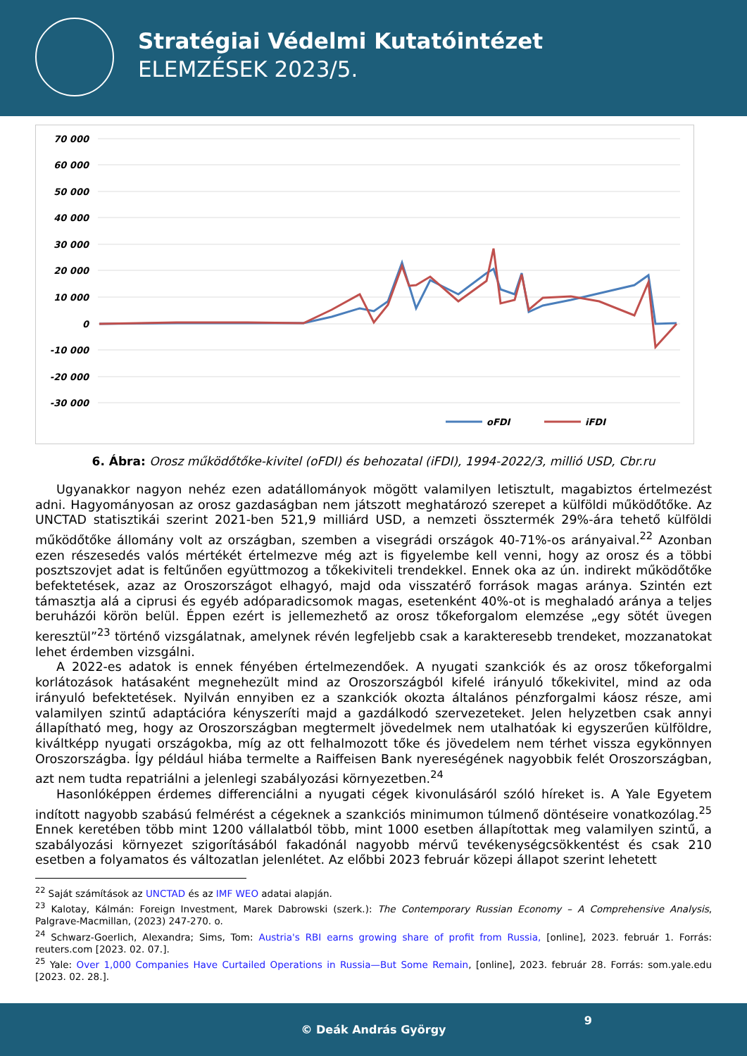Stratégiai Védelmi Kutatóintézet
ELEMZÉSEK 2023/5.
70 000
60 000
50 000
40 000
30 000
20 000
10 000
0
-10 000
-20 000
-30 000
oFDI
iFDI
6. Ábra: Orosz működőtőke-kivitel (oFDI) és behozatal (iFDI), 1994-2022/3, millió USD, Cbr.ru
Ugyanakkor nagyon nehéz ezen adatállományok mögött valamilyen letisztult, magabiztos értelmezést adni. Hagyományosan az orosz gazdaságban nem játszott meghatározó szerepet a külföldi működőtőke. Az UNCTAD statisztikái szerint 2021-ben 521,9 milliárd USD, a nemzeti össztermék 29%-ára tehető külföldi működőtőke állomány volt az országban, szemben a visegrádi országok 40-71%-os arányaival.<sup>22</sup> Azonban ezen részesedés valós mértékét értelmezve még azt is figyelembe kell venni, hogy az orosz és a többi posztszovjet adat is feltűnően együttmozog a tőkekiviteli trendekkel. Ennek oka az ún. indirekt működőtőke befektetések, azaz az Oroszországot elhagyó, majd oda visszatérő források magas aránya. Szintén ezt támasztja alá a ciprusi és egyéb adóparadicsomok magas, esetenként 40%-ot is meghaladó aránya a teljes beruházói körön belül. Éppen ezért is jellemezhető az orosz tőkeforgalom elemzése „egy sötét üvegen keresztül”<sup>23</sup> történő vizsgálatnak, amelynek révén legfeljebb csak a karakteresebb trendeket, mozzanatokat lehet érdemben vizsgálni.
A 2022-es adatok is ennek fényében értelmezendőek. A nyugati szankciók és az orosz tőkeforgalmi korlátozások hatásaként megnehezült mind az Oroszországból kifelé irányuló tőkekivitel, mind az oda irányuló befektetések. Nyilván ennyiben ez a szankciók okozta általános pénzforgalmi káosz része, ami valamilyen szintű adaptációra kényszeríti majd a gazdálkodó szervezeteket. Jelen helyzetben csak annyi állapítható meg, hogy az Oroszországban megtermelt jövedelmek nem utalhatóak ki egyszerűen külföldre, kiváltképp nyugati országokba, míg az ott felhalmozott tőke és jövedelem nem térhet vissza egykönnyen Oroszországba. Így például hiába termelte a Raiffeisen Bank nyereségének nagyobbik felét Oroszországban, azt nem tudta repatriálni a jelenlegi szabályozási környezetben.<sup>24</sup>
Hasonlóképpen érdemes differenciálni a nyugati cégek kivonulásáról szóló híreket is. A Yale Egyetem indított nagyobb szabású felmérést a cégeknek a szankciós minimumon túlmenő döntéseire vonatkozólag.<sup>25</sup> Ennek keretében több mint 1200 vállalatból több, mint 1000 esetben állapítottak meg valamilyen szintű, a szabályozási környezet szigorításából fakadónál nagyobb mérvű tevékenységcsökkentést és csak 210 esetben a folyamatos és változatlan jelenlétet. Az előbbi 2023 február közepi állapot szerint lehetett
<sup>22</sup> Saját számítások az UNCTAD és az IMF WEO adatai alapján.
<sup>23</sup> Kalotay, Kálmán: Foreign Investment, Marek Dabrowski (szerk.): The Contemporary Russian Economy – A Comprehensive Analysis, Palgrave-Macmillan, (2023) 247-270. o.
<sup>24</sup> Schwarz-Goerlich, Alexandra; Sims, Tom: Austria's RBI earns growing share of profit from Russia, [online], 2023. február 1. Forrás: reuters.com [2023. 02. 07.].
<sup>25</sup> Yale: Over 1,000 Companies Have Curtailed Operations in Russia—But Some Remain, [online], 2023. február 28. Forrás: som.yale.edu [2023. 02. 28.].
9
© Deák András György